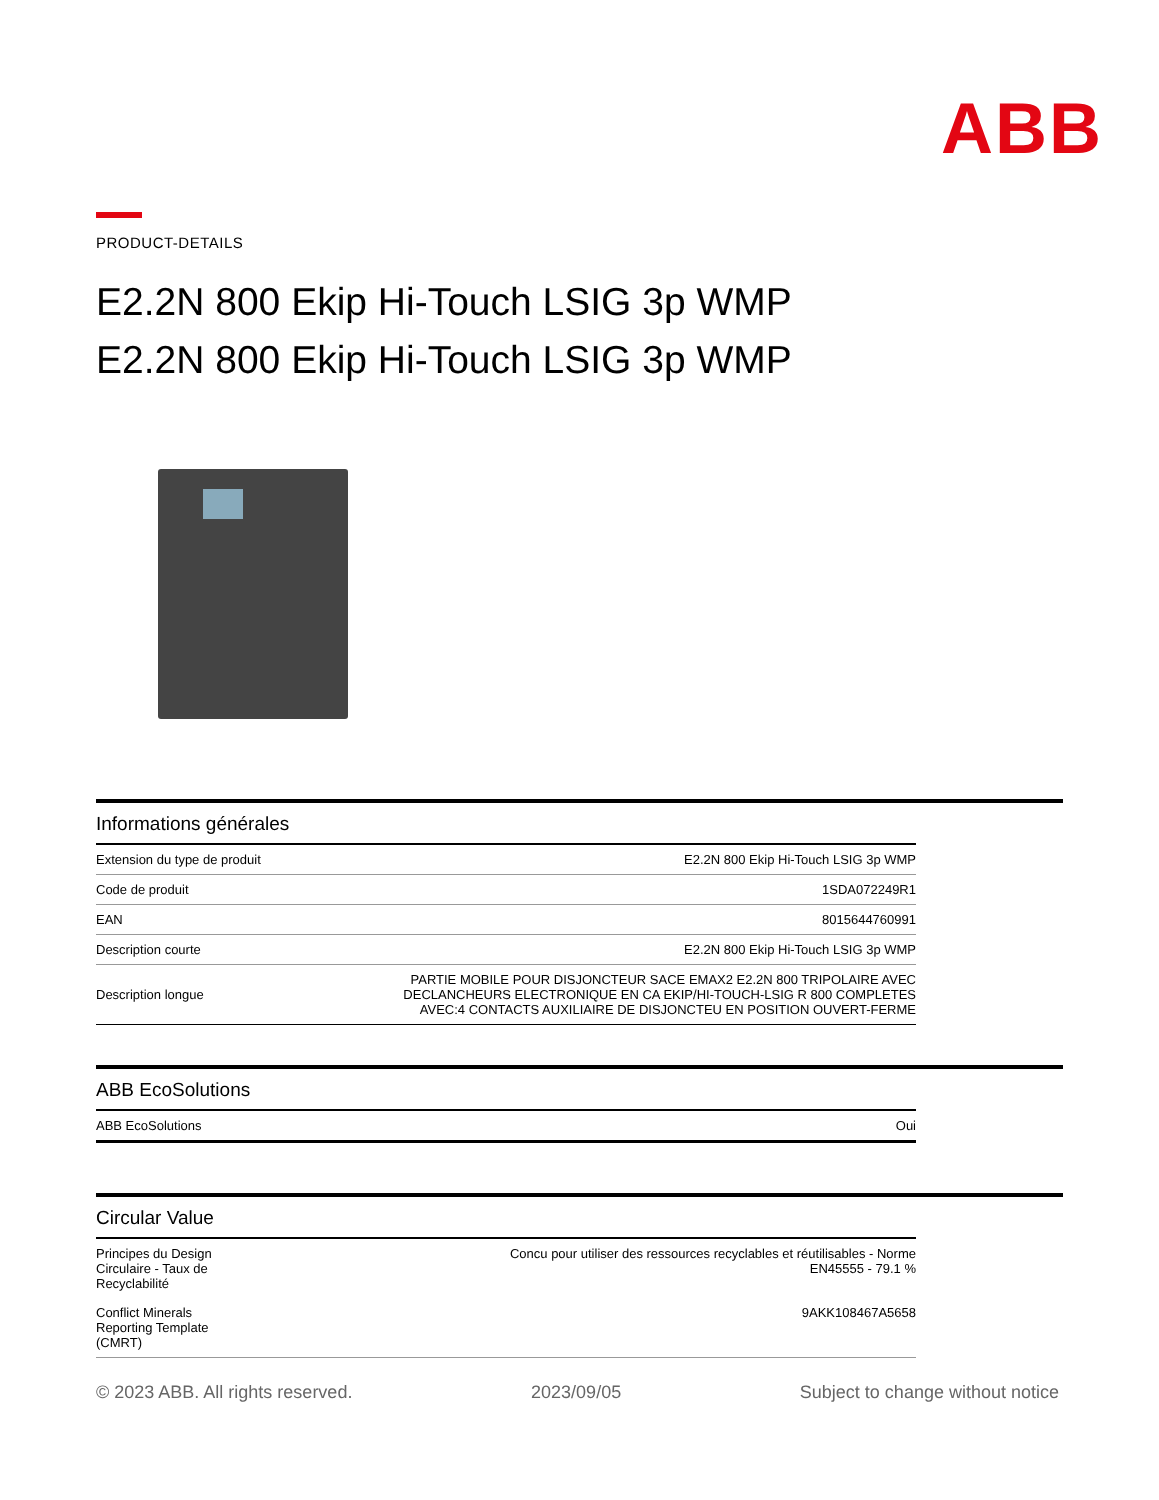ABB
PRODUCT-DETAILS
E2.2N 800 Ekip Hi-Touch LSIG 3p WMP
E2.2N 800 Ekip Hi-Touch LSIG 3p WMP
Informations générales
| Extension du type de produit | E2.2N 800 Ekip Hi-Touch LSIG 3p WMP |
| Code de produit | 1SDA072249R1 |
| EAN | 8015644760991 |
| Description courte | E2.2N 800 Ekip Hi-Touch LSIG 3p WMP |
| Description longue | PARTIE MOBILE POUR DISJONCTEUR SACE EMAX2 E2.2N 800 TRIPOLAIRE AVEC DECLANCHEURS ELECTRONIQUE EN CA EKIP/HI-TOUCH-LSIG R 800 COMPLETES AVEC:4 CONTACTS AUXILIAIRE DE DISJONCTEU EN POSITION OUVERT-FERME |
ABB EcoSolutions
| ABB EcoSolutions | Oui |
Circular Value
| Principes du Design Circulaire - Taux de Recyclabilité | Concu pour utiliser des ressources recyclables et réutilisables - Norme EN45555 - 79.1 % |
| Conflict Minerals Reporting Template (CMRT) | 9AKK108467A5658 |
© 2023 ABB. All rights reserved. 2023/09/05 Subject to change without notice